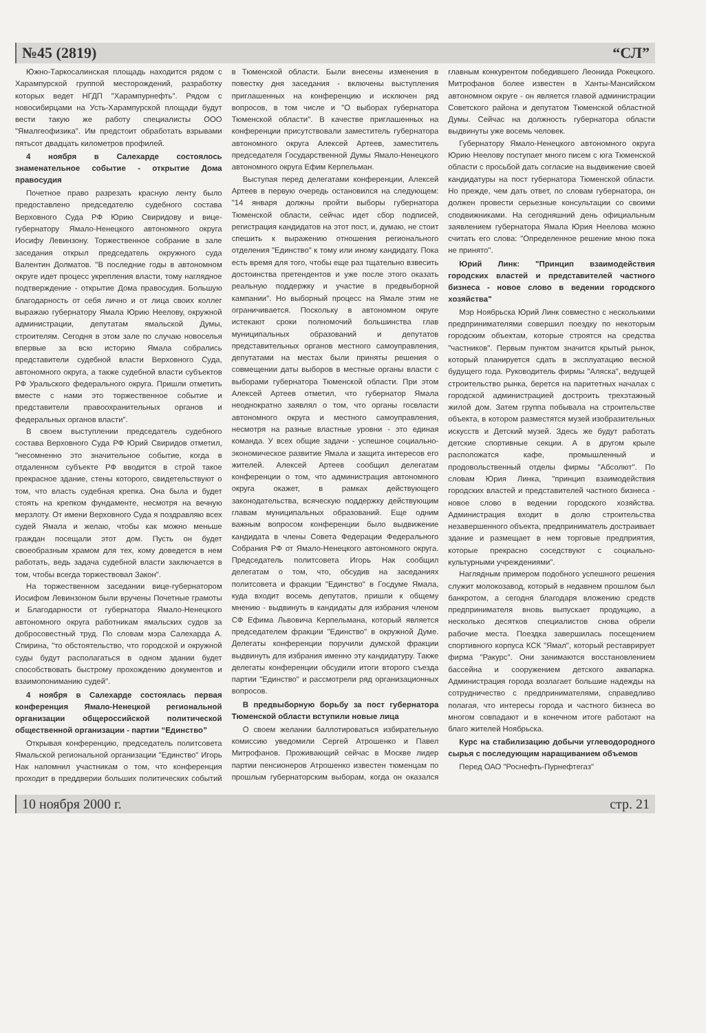№45 (2819) “СЛ”
Южно-Таркосалинская площадь находится рядом с Харампурской группой месторождений, разработку которых ведет НГДП "Харампурнефть". Рядом с новосибирцами на Усть-Харампурской площади будут вести такую же работу специалисты ООО "Ямалгеофизика". Им предстоит обработать взрывами пятьсот двадцать километров профилей.
4 ноября в Салехарде состоялось знаменательное событие - открытие Дома правосудия
Почетное право разрезать красную ленту было предоставлено председателю судебного состава Верховного Суда РФ Юрию Свиридову и вице-губернатору Ямало-Ненецкого автономного округа Иосифу Левинзону. Торжественное собрание в зале заседания открыл председатель окружного суда Валентин Долматов. "В последние годы в автономном округе идет процесс укрепления власти, тому наглядное подтверждение - открытие Дома правосудия. Большую благодарность от себя лично и от лица своих коллег выражаю губернатору Ямала Юрию Неелову, окружной администрации, депутатам ямальской Думы, строителям. Сегодня в этом зале по случаю новоселья впервые за всю историю Ямала собрались представители судебной власти Верховного Суда, автономного округа, а также судебной власти субъектов РФ Уральского федерального округа. Пришли отметить вместе с нами это торжественное событие и представители правоохранительных органов и федеральных органов власти".
В своем выступлении председатель судебного состава Верховного Суда РФ Юрий Свиридов отметил, "несомненно это значительное событие, когда в отдаленном субъекте РФ вводится в строй такое прекрасное здание, стены которого, свидетельствуют о том, что власть судебная крепка. Она была и будет стоять на крепком фундаменте, несмотря на вечную мерзлоту. От имени Верховного Суда я поздравляю всех судей Ямала и желаю, чтобы как можно меньше граждан посещали этот дом. Пусть он будет своеобразным храмом для тех, кому доведется в нем работать, ведь задача судебной власти заключается в том, чтобы всегда торжествовал Закон".
На торжественном заседании вице-губернатором Иосифом Левинзоном были вручены Почетные грамоты и Благодарности от губернатора Ямало-Ненецкого автономного округа работникам ямальских судов за добросовестный труд. По словам мэра Салехарда А. Спирина, "то обстоятельство, что городской и окружной суды будут располагаться в одном здании будет способствовать быстрому прохождению документов и взаимопониманию судей".
4 ноября в Салехарде состоялась первая конференция Ямало-Ненецкой региональной организации общероссийской политической общественной организации - партии “Единство”
Открывая конференцию, председатель политсовета Ямальской региональной организации "Единство" Игорь Нак напомнил участникам о том, что конференция проходит в преддверии больших политических событий в Тюменской области. Были внесены изменения в повестку дня заседания - включены выступления приглашенных на конференцию и исключен ряд вопросов, в том числе и "О выборах губернатора Тюменской области". В качестве приглашенных на конференции присутствовали заместитель губернатора автономного округа Алексей Артеев, заместитель председателя Государственной Думы Ямало-Ненецкого автономного округа Ефим Керпельман.
Выступая перед делегатами конференции, Алексей Артеев в первую очередь остановился на следующем: "14 января должны пройти выборы губернатора Тюменской области, сейчас идет сбор подписей, регистрация кандидатов на этот пост, и, думаю, не стоит спешить к выражению отношения регионального отделения "Единство" к тому или иному кандидату. Пока есть время для того, чтобы еще раз тщательно взвесить достоинства претендентов и уже после этого оказать реальную поддержку и участие в предвыборной кампании". Но выборный процесс на Ямале этим не ограничивается. Поскольку в автономном округе истекают сроки полномочий большинства глав муниципальных образований и депутатов представительных органов местного самоуправления, депутатами на местах были приняты решения о совмещении даты выборов в местные органы власти с выборами губернатора Тюменской области. При этом Алексей Артеев отметил, что губернатор Ямала неоднократно заявлял о том, что органы госвласти автономного округа и местного самоуправления, несмотря на разные властные уровни - это единая команда. У всех общие задачи - успешное социально-экономическое развитие Ямала и защита интересов его жителей. Алексей Артеев сообщил делегатам конференции о том, что администрация автономного округа окажет, в рамках действующего законодательства, всяческую поддержку действующим главам муниципальных образований. Еще одним важным вопросом конференции было выдвижение кандидата в члены Совета Федерации Федерального Собрания РФ от Ямало-Ненецкого автономного округа. Председатель политсовета Игорь Нак сообщил делегатам о том, что, обсудив на заседаниях политсовета и фракции "Единство" в Госдуме Ямала, куда входит восемь депутатов, пришли к общему мнению - выдвинуть в кандидаты для избрания членом СФ Ефима Львовича Керпельмана, который является председателем фракции "Единство" в окружной Думе. Делегаты конференции поручили думской фракции выдвинуть для избрания именно эту кандидатуру. Также делегаты конференции обсудили итоги второго съезда партии "Единство" и рассмотрели ряд организационных вопросов.
В предвыборную борьбу за пост губернатора Тюменской области вступили новые лица
О своем желании баллотироваться избирательную комиссию уведомили Сергей Атрошенко и Павел Митрофанов. Проживающий сейчас в Москве лидер партии пенсионеров Атрошенко известен тюменцам по прошлым губернаторским выборам, когда он оказался главным конкурентом победившего Леонида Рокецкого. Митрофанов более известен в Ханты-Мансийском автономном округе - он является главой администрации Советского района и депутатом Тюменской областной Думы. Сейчас на должность губернатора области выдвинуты уже восемь человек.
Губернатору Ямало-Ненецкого автономного округа Юрию Неелову поступает много писем с юга Тюменской области с просьбой дать согласие на выдвижение своей кандидатуры на пост губернатора Тюменской области. Но прежде, чем дать ответ, по словам губернатора, он должен провести серьезные консультации со своими сподвижниками. На сегодняшний день официальным заявлением губернатора Ямала Юрия Неелова можно считать его слова: "Определенное решение мною пока не принято".
Юрий Линк: "Принцип взаимодействия городских властей и представителей частного бизнеса - новое слово в ведении городского хозяйства"
Мэр Ноябрьска Юрий Линк совместно с несколькими предпринимателями совершил поездку по некоторым городским объектам, которые строятся на средства "частников". Первым пунктом значится крытый рынок, который планируется сдать в эксплуатацию весной будущего года. Руководитель фирмы "Аляска", ведущей строительство рынка, берется на паритетных началах с городской администрацией достроить трехэтажный жилой дом. Затем группа побывала на строительстве объекта, в котором разместятся музей изобразительных искусств и Детский музей. Здесь же будут работать детские спортивные секции. А в другом крыле расположатся кафе, промышленный и продовольственный отделы фирмы "Абсолют". По словам Юрия Линка, "принцип взаимодействия городских властей и представителей частного бизнеса - новое слово в ведении городского хозяйства. Администрация входит в долю строительства незавершенного объекта, предприниматель достраивает здание и размещает в нем торговые предприятия, которые прекрасно соседствуют с социально-культурными учреждениями".
Наглядным примером подобного успешного решения служит молокозавод, который в недавнем прошлом был банкротом, а сегодня благодаря вложению средств предпринимателя вновь выпускает продукцию, а несколько десятков специалистов снова обрели рабочие места. Поездка завершилась посещением спортивного корпуса КСК "Ямал", который реставрирует фирма "Ракурс". Они занимаются восстановлением бассейна и сооружением детского аквапарка. Администрация города возлагает большие надежды на сотрудничество с предпринимателями, справедливо полагая, что интересы города и частного бизнеса во многом совпадают и в конечном итоге работают на благо жителей Ноябрьска.
Курс на стабилизацию добычи углеводородного сырья с последующим наращиванием объемов
Перед ОАО "Роснефть-Пурнефтегаз"
10 ноября 2000 г. стр. 21